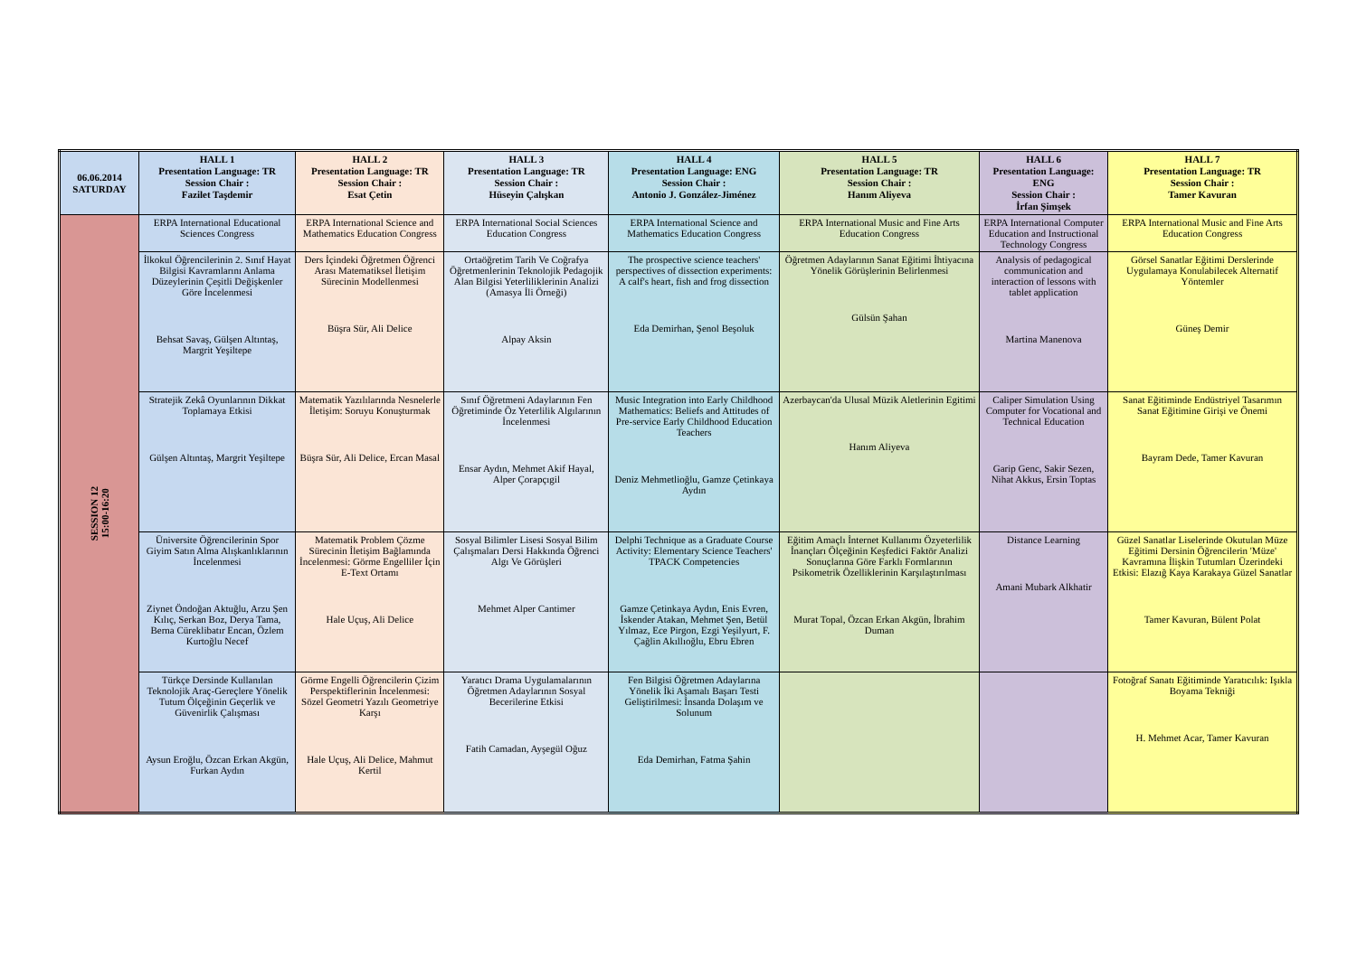| 06.06.2014 SATURDAY | HALL 1 Presentation Language: TR Session Chair : Fazilet Taşdemir | HALL 2 Presentation Language: TR Session Chair : Esat Çetin | HALL 3 Presentation Language: TR Session Chair : Hüseyin Çalışkan | HALL 4 Presentation Language: ENG Session Chair : Antonio J. González-Jiménez | HALL 5 Presentation Language: TR Session Chair : Hanım Aliyeva | HALL 6 Presentation Language: ENG Session Chair : İrfan Şimşek | HALL 7 Presentation Language: TR Session Chair : Tamer Kavuran |
| --- | --- | --- | --- | --- | --- | --- | --- |
| SESSION 12 15:00-16:20 | ERPA International Educational Sciences Congress | ERPA International Science and Mathematics Education Congress | ERPA International Social Sciences Education Congress | ERPA International Science and Mathematics Education Congress | ERPA International Music and Fine Arts Education Congress | ERPA International Computer Education and Instructional Technology Congress | ERPA International Music and Fine Arts Education Congress |
| | İlkokul Öğrencilerinin 2. Sınıf Hayat Bilgisi Kavramlarını Anlama Düzeylerinin Çeşitli Değişkenler Göre İncelenmesi Behsat Savaş, Gülşen Altıntaş, Margrit Yeşiltepe | Ders İçindeki Öğretmen Öğrenci Arası Matematiksel İletişim Sürecinin Modellenmesi Büşra Sür, Ali Delice | Ortaöğretim Tarih Ve Coğrafya Öğretmenlerinin Teknolojik Pedagojik Alan Bilgisi Yeterliliklerinin Analizi (Amasya İli Örneği) Alpay Aksin | The prospective science teachers' perspectives of dissection experiments: A calf's heart, fish and frog dissection Eda Demirhan, Şenol Beşoluk | Öğretmen Adaylarının Sanat Eğitimi İhtiyacına Yönelik Görüşlerinin Belirlenmesi Gülsün Şahan | Analysis of pedagogical communication and interaction of lessons with tablet application Martina Manenova | Görsel Sanatlar Eğitimi Derslerinde Uygulamaya Konulabilecek Alternatif Yöntemler Güneş Demir |
| | Stratejik Zekâ Oyunlarının Dikkat Toplamaya Etkisi Gülşen Altıntaş, Margrit Yeşiltepe | Matematik Yazılılarında Nesnelerle İletişim: Soruyu Konuşturmak Büşra Sür, Ali Delice, Ercan Masal | Sınıf Öğretmeni Adaylarının Fen Öğretiminde Öz Yeterlilik Algılarının İncelenmesi Ensar Aydın, Mehmet Akif Hayal, Alper Çorapçıgil | Music Integration into Early Childhood Mathematics: Beliefs and Attitudes of Pre-service Early Childhood Education Teachers Deniz Mehmetlioğlu, Gamze Çetinkaya Aydın | Azerbaycan'da Ulusal Müzik Aletlerinin Egitimi Hanım Aliyeva | Caliper Simulation Using Computer for Vocational and Technical Education Garip Genc, Sakir Sezen, Nihat Akkus, Ersin Toptas | Sanat Eğitiminde Endüstriyel Tasarımın Sanat Eğitimine Girişi ve Önemi Bayram Dede, Tamer Kavuran |
| | Üniversite Öğrencilerinin Spor Giyim Satın Alma Alışkanlıklarının İncelenmesi Ziynet Öndoğan Aktuğlu, Arzu Şen Kılıç, Serkan Boz, Derya Tama, Berna Cüreklibatır Encan, Özlem Kurtoğlu Necef | Matematik Problem Çözme Sürecinin İletişim Bağlamında İncelenmesi: Görme Engelliler İçin E-Text Ortamı Hale Uçuş, Ali Delice | Sosyal Bilimler Lisesi Sosyal Bilim Çalışmaları Dersi Hakkında Öğrenci Algı Ve Görüşleri Mehmet Alper Cantimer | Delphi Technique as a Graduate Course Activity: Elementary Science Teachers' TPACK Competencies Gamze Çetinkaya Aydın, Enis Evren, İskender Atakan, Mehmet Şen, Betül Yılmaz, Ece Pirgon, Ezgi Yeşilyurt, F. Çağlin Akıllıoğlu, Ebru Ebren | Eğitim Amaçlı İnternet Kullanımı Özyeterlilik İnançları Ölçeğinin Keşfedici Faktör Analizi Sonuçlarına Göre Farklı Formlarının Psikometrik Özelliklerinin Karşılaştırılması Murat Topal, Özcan Erkan Akgün, İbrahim Duman | Distance Learning Amani Mubark Alkhatir | Güzel Sanatlar Liselerinde Okutulan Müze Eğitimi Dersinin Öğrencilerin 'Müze' Kavramına İlişkin Tutumları Üzerindeki Etkisi: Elazığ Kaya Karakaya Güzel Sanatlar Tamer Kavuran, Bülent Polat |
| | Türkçe Dersinde Kullanılan Teknolojik Araç-Gereçlere Yönelik Tutum Ölçeğinin Geçerlik ve Güvenirlik Çalışması Aysun Eroğlu, Özcan Erkan Akgün, Furkan Aydın | Görme Engelli Öğrencilerin Çizim Perspektiflerinin İncelenmesi: Sözel Geometri Yazılı Geometriye Karşı Hale Uçuş, Ali Delice, Mahmut Kertil | Yaratıcı Drama Uygulamalarının Öğretmen Adaylarının Sosyal Becerilerine Etkisi Fatih Camadan, Ayşegül Oğuz | Fen Bilgisi Öğretmen Adaylarına Yönelik İki Aşamalı Başarı Testi Geliştirilmesi: İnsanda Dolaşım ve Solunum Eda Demirhan, Fatma Şahin | | | Fotoğraf Sanatı Eğitiminde Yaratıcılık: Işıkla Boyama Tekniği H. Mehmet Acar, Tamer Kavuran |